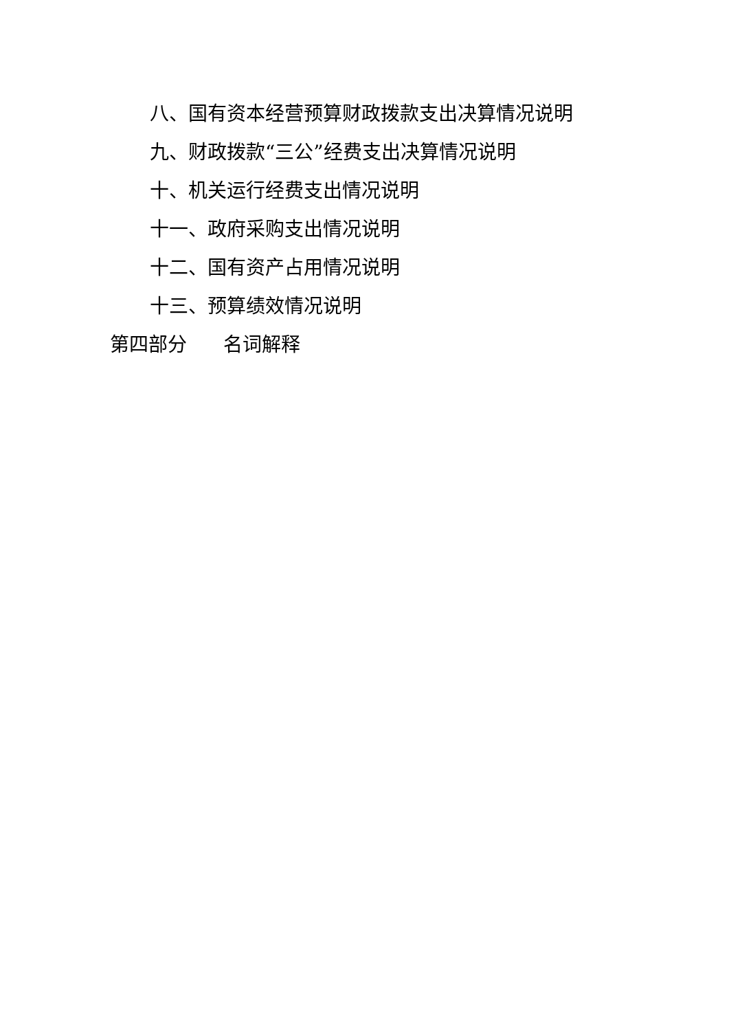八、国有资本经营预算财政拨款支出决算情况说明
九、财政拨款“三公”经费支出决算情况说明
十、机关运行经费支出情况说明
十一、政府采购支出情况说明
十二、国有资产占用情况说明
十三、预算绩效情况说明
第四部分 名词解释